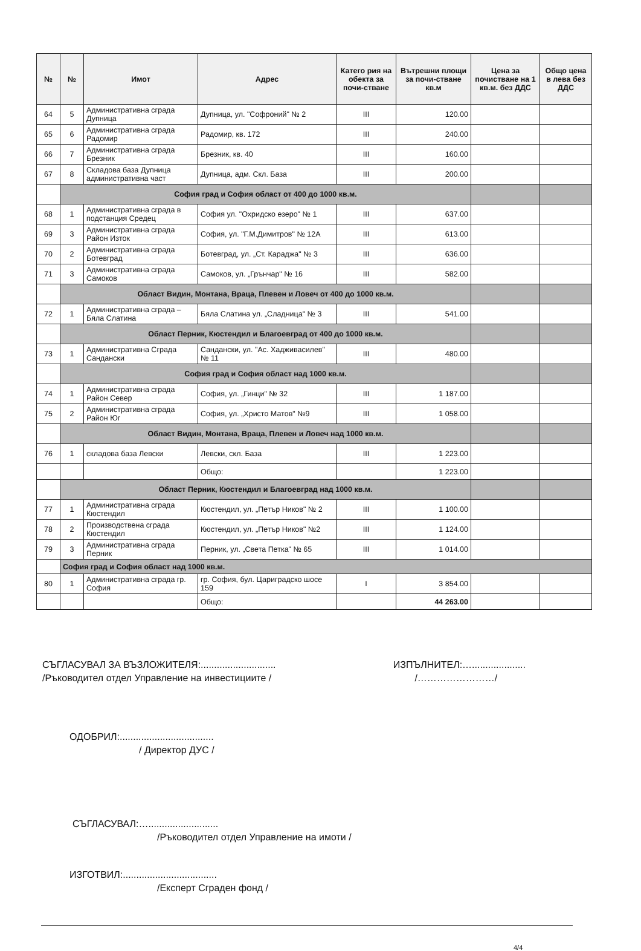| № | № | Имот | Адрес | Катего рия на обекта за почи-стване | Вътрешни площи за почи-стване кв.м | Цена за почистване на 1 кв.м. без ДДС | Общо цена в лева без ДДС |
| --- | --- | --- | --- | --- | --- | --- | --- |
| 64 | 5 | Административна сграда Дупница | Дупница, ул. "Софроний" № 2 | III | 120.00 | | |
| 65 | 6 | Административна сграда Радомир | Радомир, кв. 172 | III | 240.00 | | |
| 66 | 7 | Административна сграда Брезник | Брезник, кв. 40 | III | 160.00 | | |
| 67 | 8 | Складова база Дупница административна част | Дупница, адм. Скл. База | III | 200.00 | | |
| | София град и София област от 400 до 1000 кв.м. | | | | | | |
| 68 | 1 | Административна сграда в подстанция Средец | София ул. "Охридско езеро" № 1 | III | 637.00 | | |
| 69 | 3 | Административна сграда Район Изток | София, ул. "Г.М.Димитров" № 12А | III | 613.00 | | |
| 70 | 2 | Административна сграда Ботевград | Ботевград, ул. „Ст. Караджа" № 3 | III | 636.00 | | |
| 71 | 3 | Административна сграда Самоков | Самоков, ул. „Грънчар" № 16 | III | 582.00 | | |
| | Област Видин, Монтана, Враца, Плевен и Ловеч от 400 до 1000 кв.м. | | | | | | |
| 72 | 1 | Административна сграда – Бяла Слатина | Бяла Слатина ул. „Сладница" № 3 | III | 541.00 | | |
| | Област Перник, Кюстендил и Благоевград от 400 до 1000 кв.м. | | | | | | |
| 73 | 1 | Административна Сграда Сандански | Сандански, ул. "Ас. Хадживасилев" № 11 | III | 480.00 | | |
| | София град и София област над 1000 кв.м. | | | | | | |
| 74 | 1 | Административна сграда Район Север | София, ул. „Гинци" № 32 | III | 1 187.00 | | |
| 75 | 2 | Административна сграда Район Юг | София, ул. „Христо Матов" №9 | III | 1 058.00 | | |
| | Област Видин, Монтана, Враца, Плевен и Ловеч над 1000 кв.м. | | | | | | |
| 76 | 1 | складова база Левски | Левски, скл. База | III | 1 223.00 | | |
| | | | Общо: | | 1 223.00 | | |
| | Област Перник, Кюстендил и Благоевград над 1000 кв.м. | | | | | | |
| 77 | 1 | Административна сграда Кюстендил | Кюстендил, ул. „Петър Ников" № 2 | III | 1 100.00 | | |
| 78 | 2 | Производствена сграда Кюстендил | Кюстендил, ул. „Петър Ников" №2 | III | 1 124.00 | | |
| 79 | 3 | Административна сграда Перник | Перник, ул. „Света Петка" № 65 | III | 1 014.00 | | |
| | София град и София област над 1000 кв.м. | | | | | | |
| 80 | 1 | Административна сграда гр. София | гр. София, бул. Цариградско шосе 159 | I | 3 854.00 | | |
| | | | Общо: | | 44 263.00 | | |
СЪГЛАСУВАЛ ЗА ВЪЗЛОЖИТЕЛЯ:............................
/Ръководител отдел Управление на инвестициите /
ИЗПЪЛНИТЕЛ:…....................
/……………………/
ОДОБРИЛ:...................................
/ Директор ДУС /
СЪГЛАСУВАЛ:…..........................
/Ръководител отдел Управление на имоти /
ИЗГОТВИЛ:...................................
/Експерт Сграден фонд /
4/4